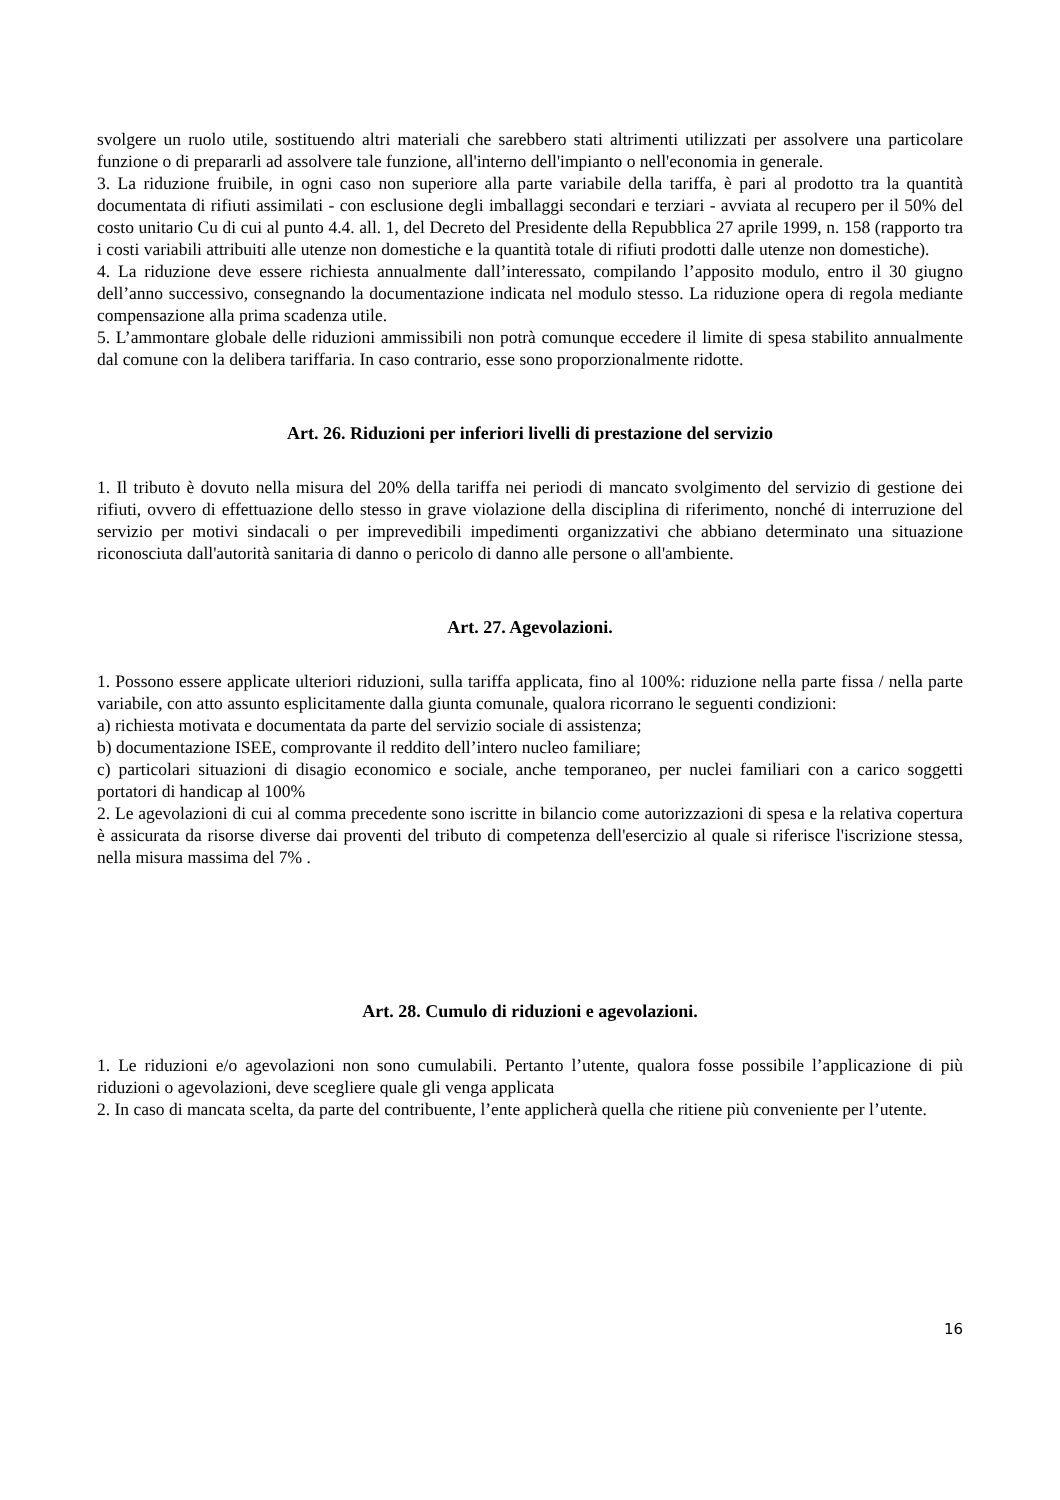svolgere un ruolo utile, sostituendo altri materiali che sarebbero stati altrimenti utilizzati per assolvere una particolare funzione o di prepararli ad assolvere tale funzione, all'interno dell'impianto o nell'economia in generale.
3. La riduzione fruibile, in ogni caso non superiore alla parte variabile della tariffa, è pari al prodotto tra la quantità documentata di rifiuti assimilati - con esclusione degli imballaggi secondari e terziari - avviata al recupero per il 50% del costo unitario Cu di cui al punto 4.4. all. 1, del Decreto del Presidente della Repubblica 27 aprile 1999, n. 158 (rapporto tra i costi variabili attribuiti alle utenze non domestiche e la quantità totale di rifiuti prodotti dalle utenze non domestiche).
4. La riduzione deve essere richiesta annualmente dall’interessato, compilando l’apposito modulo, entro il 30 giugno dell’anno successivo, consegnando la documentazione indicata nel modulo stesso. La riduzione opera di regola mediante compensazione alla prima scadenza utile.
5. L’ammontare globale delle riduzioni ammissibili non potrà comunque eccedere il limite di spesa stabilito annualmente dal comune con la delibera tariffaria. In caso contrario, esse sono proporzionalmente ridotte.
Art. 26. Riduzioni per inferiori livelli di prestazione del servizio
1. Il tributo è dovuto nella misura del 20% della tariffa nei periodi di mancato svolgimento del servizio di gestione dei rifiuti, ovvero di effettuazione dello stesso in grave violazione della disciplina di riferimento, nonché di interruzione del servizio per motivi sindacali o per imprevedibili impedimenti organizzativi che abbiano determinato una situazione riconosciuta dall'autorità sanitaria di danno o pericolo di danno alle persone o all'ambiente.
Art. 27. Agevolazioni.
1. Possono essere applicate ulteriori riduzioni, sulla tariffa applicata, fino al 100%: riduzione nella parte fissa / nella parte variabile, con atto assunto esplicitamente dalla giunta comunale, qualora ricorrano le seguenti condizioni:
a) richiesta motivata e documentata da parte del servizio sociale di assistenza;
b) documentazione ISEE, comprovante il reddito dell’intero nucleo familiare;
c) particolari situazioni di disagio economico e sociale, anche temporaneo, per nuclei familiari con a carico soggetti portatori di handicap al 100%
2. Le agevolazioni di cui al comma precedente sono iscritte in bilancio come autorizzazioni di spesa e la relativa copertura è assicurata da risorse diverse dai proventi del tributo di competenza dell'esercizio al quale si riferisce l'iscrizione stessa, nella misura massima del 7% .
Art. 28. Cumulo di riduzioni e agevolazioni.
1. Le riduzioni e/o agevolazioni non sono cumulabili. Pertanto l’utente, qualora fosse possibile l’applicazione di più riduzioni o agevolazioni, deve scegliere quale gli venga applicata
2. In caso di mancata scelta, da parte del contribuente, l’ente applicherà quella che ritiene più conveniente per l’utente.
16